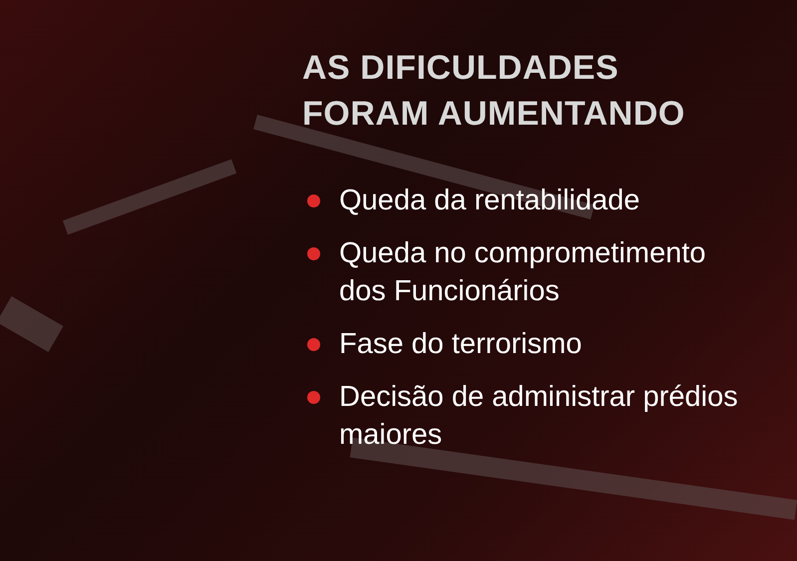AS DIFICULDADES
FORAM AUMENTANDO
Queda da rentabilidade
Queda no comprometimento dos Funcionários
Fase do terrorismo
Decisão de administrar prédios maiores